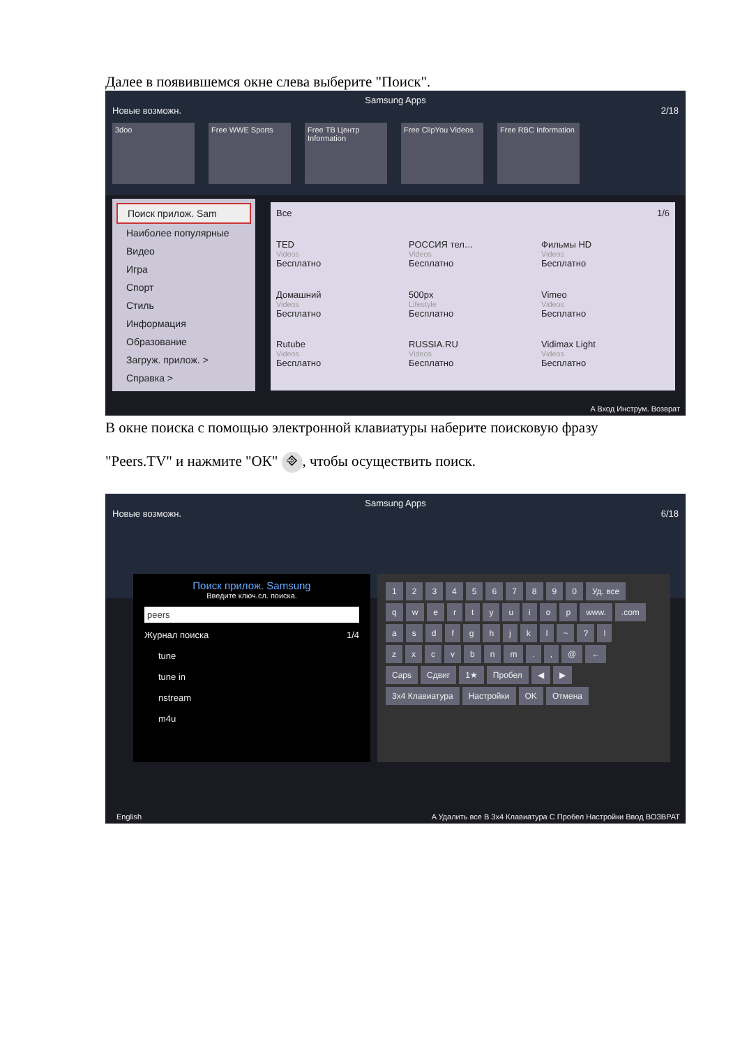Далее в появившемся окне слева выберите "Поиск".
Samsung Apps
Новые возможн. 2/18
3doo Free WWE Sports Free ТВ Центр Information
Free ClipYou Videos
Free RBC Information
Поиск прилож. Sam
Наиболее популярные
Видео
Игра
Спорт
Стиль
Информация
Образование
Загруж. прилож. >
Справка >
Все 1/6
TED
Videos
Бесплатно
РОССИЯ тел…
Videos
Бесплатно
Фильмы HD
Videos
Бесплатно
Домашний
Videos
Бесплатно
500px
Lifestyle
Бесплатно
Vimeo
Videos
Бесплатно
Rutube
Videos
Бесплатно
RUSSIA.RU
Videos
Бесплатно
Vidimax Light
Videos
Бесплатно
A Вход Инструм. Возврат
В окне поиска с помощью электронной клавиатуры наберите поисковую фразу
"Peers.TV" и нажмите "ОК" ⎆, чтобы осуществить поиск.
Samsung Apps
Новые возможн. 6/18
Поиск прилож. Samsung
Введите ключ.сл. поиска.
peers
Журнал поиска 1/4
tune
tune in
nstream
m4u
1234567890 Уд. все
qwertyuiop www..com
asdfghjkl ~?!
zxcvbnm., @ ←
Caps Сдвиг 1★ Пробел ◀ ▶
3x4 Клавиатура Настройки OK Отмена
English
A Удалить все B 3x4 Клавиатура C Пробел Настройки Ввод ВОЗВРАТ